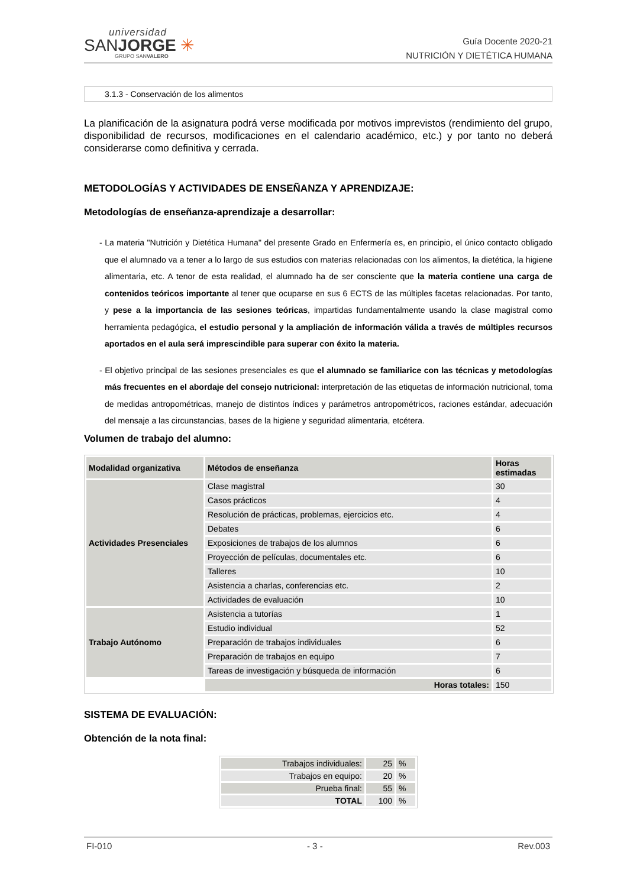universidad
SANJORGE ✳
GRUPO SANVALERO
Guía Docente 2020-21
NUTRICIÓN Y DIETÉTICA HUMANA
3.1.3 - Conservación de los alimentos
La planificación de la asignatura podrá verse modificada por motivos imprevistos (rendimiento del grupo, disponibilidad de recursos, modificaciones en el calendario académico, etc.) y por tanto no deberá considerarse como definitiva y cerrada.
METODOLOGÍAS Y ACTIVIDADES DE ENSEÑANZA Y APRENDIZAJE:
Metodologías de enseñanza-aprendizaje a desarrollar:
- La materia "Nutrición y Dietética Humana" del presente Grado en Enfermería es, en principio, el único contacto obligado que el alumnado va a tener a lo largo de sus estudios con materias relacionadas con los alimentos, la dietética, la higiene alimentaria, etc. A tenor de esta realidad, el alumnado ha de ser consciente que la materia contiene una carga de contenidos teóricos importante al tener que ocuparse en sus 6 ECTS de las múltiples facetas relacionadas. Por tanto, y pese a la importancia de las sesiones teóricas, impartidas fundamentalmente usando la clase magistral como herramienta pedagógica, el estudio personal y la ampliación de información válida a través de múltiples recursos aportados en el aula será imprescindible para superar con éxito la materia.
- El objetivo principal de las sesiones presenciales es que el alumnado se familiarice con las técnicas y metodologías más frecuentes en el abordaje del consejo nutricional: interpretación de las etiquetas de información nutricional, toma de medidas antropométricas, manejo de distintos índices y parámetros antropométricos, raciones estándar, adecuación del mensaje a las circunstancias, bases de la higiene y seguridad alimentaria, etcétera.
Volumen de trabajo del alumno:
| Modalidad organizativa | Métodos de enseñanza | Horas estimadas |
| --- | --- | --- |
| Actividades Presenciales | Clase magistral | 30 |
| | Casos prácticos | 4 |
| | Resolución de prácticas, problemas, ejercicios etc. | 4 |
| | Debates | 6 |
| | Exposiciones de trabajos de los alumnos | 6 |
| | Proyección de películas, documentales etc. | 6 |
| | Talleres | 10 |
| | Asistencia a charlas, conferencias etc. | 2 |
| | Actividades de evaluación | 10 |
| Trabajo Autónomo | Asistencia a tutorías | 1 |
| | Estudio individual | 52 |
| | Preparación de trabajos individuales | 6 |
| | Preparación de trabajos en equipo | 7 |
| | Tareas de investigación y búsqueda de información | 6 |
| | Horas totales: | 150 |
SISTEMA DE EVALUACIÓN:
Obtención de la nota final:
| Trabajos individuales: | 25 | % |
| Trabajos en equipo: | 20 | % |
| Prueba final: | 55 | % |
| TOTAL | 100 | % |
FI-010 - 3 - Rev.003